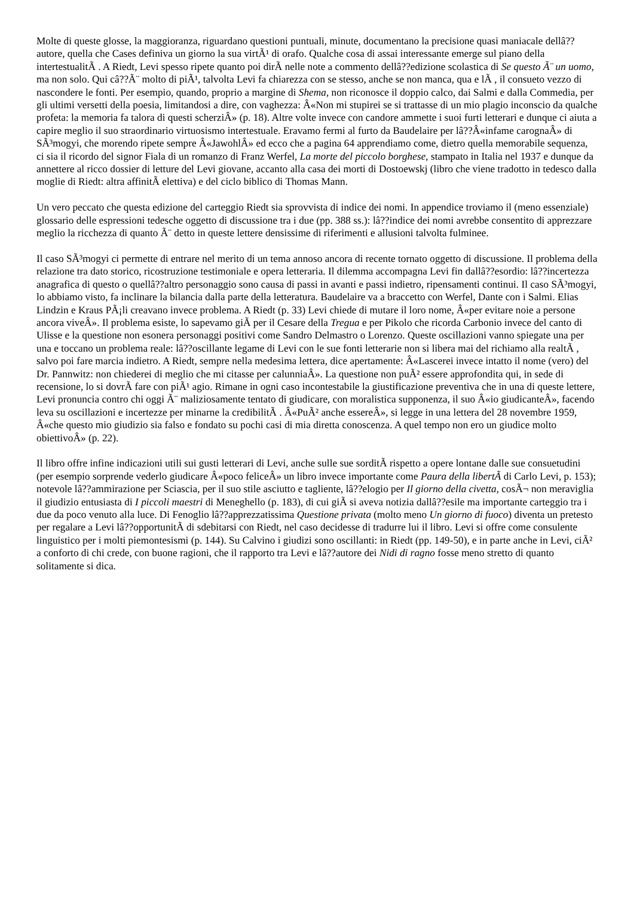Molte di queste glosse, la maggioranza, riguardano questioni puntuali, minute, documentano la precisione quasi maniacale dellâ??autore, quella che Cases definiva un giorno la sua virtÃ¹ di orafo. Qualche cosa di assai interessante emerge sul piano della intertestualitÃ . A Riedt, Levi spesso ripete quanto poi dirÃ nelle note a commento dellâ??edizione scolastica di Se questo Ã¨ un uomo, ma non solo. Qui câ??Ã¨ molto di piÃ¹, talvolta Levi fa chiarezza con se stesso, anche se non manca, qua e lÃ , il consueto vezzo di nascondere le fonti. Per esempio, quando, proprio a margine di Shema, non riconosce il doppio calco, dai Salmi e dalla Commedia, per gli ultimi versetti della poesia, limitandosi a dire, con vaghezza: Â«Non mi stupirei se si trattasse di un mio plagio inconscio da qualche profeta: la memoria fa talora di questi scherziÂ» (p. 18). Altre volte invece con candore ammette i suoi furti letterari e dunque ci aiuta a capire meglio il suo straordinario virtuosismo intertestuale. Eravamo fermi al furto da Baudelaire per lâ??Â«infame carognaÂ» di SÃ³mogyi, che morendo ripete sempre Â«JawohlÂ» ed ecco che a pagina 64 apprendiamo come, dietro quella memorabile sequenza, ci sia il ricordo del signor Fiala di un romanzo di Franz Werfel, La morte del piccolo borghese, stampato in Italia nel 1937 e dunque da annettere al ricco dossier di letture del Levi giovane, accanto alla casa dei morti di Dostoewskj (libro che viene tradotto in tedesco dalla moglie di Riedt: altra affinitÃ elettiva) e del ciclo biblico di Thomas Mann.
Un vero peccato che questa edizione del carteggio Riedt sia sprovvista di indice dei nomi. In appendice troviamo il (meno essenziale) glossario delle espressioni tedesche oggetto di discussione tra i due (pp. 388 ss.): lâ??indice dei nomi avrebbe consentito di apprezzare meglio la ricchezza di quanto Ã¨ detto in queste lettere densissime di riferimenti e allusioni talvolta fulminee.
Il caso SÃ³mogyi ci permette di entrare nel merito di un tema annoso ancora di recente tornato oggetto di discussione. Il problema della relazione tra dato storico, ricostruzione testimoniale e opera letteraria. Il dilemma accompagna Levi fin dallâ??esordio: lâ??incertezza anagrafica di questo o quellâ??altro personaggio sono causa di passi in avanti e passi indietro, ripensamenti continui. Il caso SÃ³mogyi, lo abbiamo visto, fa inclinare la bilancia dalla parte della letteratura. Baudelaire va a braccetto con Werfel, Dante con i Salmi. Elias Lindzin e Kraus PÃ¡li creavano invece problema. A Riedt (p. 33) Levi chiede di mutare il loro nome, Â«per evitare noie a persone ancora viveÂ». Il problema esiste, lo sapevamo giÃ per il Cesare della Tregua e per Pikolo che ricorda Carbonio invece del canto di Ulisse e la questione non esonera personaggi positivi come Sandro Delmastro o Lorenzo. Queste oscillazioni vanno spiegate una per una e toccano un problema reale: lâ??oscillante legame di Levi con le sue fonti letterarie non si libera mai del richiamo alla realtÃ , salvo poi fare marcia indietro. A Riedt, sempre nella medesima lettera, dice apertamente: Â«Lascerei invece intatto il nome (vero) del Dr. Pannwitz: non chiederei di meglio che mi citasse per calunniaÂ». La questione non puÃ² essere approfondita qui, in sede di recensione, lo si dovrÃ fare con piÃ¹ agio. Rimane in ogni caso incontestabile la giustificazione preventiva che in una di queste lettere, Levi pronuncia contro chi oggi Ã¨ maliziosamente tentato di giudicare, con moralistica supponenza, il suo Â«io giudicanteÂ», facendo leva su oscillazioni e incertezze per minarne la credibilitÃ . Â«PuÃ² anche essereÂ», si legge in una lettera del 28 novembre 1959, Â«che questo mio giudizio sia falso e fondato su pochi casi di mia diretta conoscenza. A quel tempo non ero un giudice molto obiettivoÂ» (p. 22).
Il libro offre infine indicazioni utili sui gusti letterari di Levi, anche sulle sue sorditÃ rispetto a opere lontane dalle sue consuetudini (per esempio sorprende vederlo giudicare Â«poco feliceÂ» un libro invece importante come Paura della libertÃ di Carlo Levi, p. 153); notevole lâ??ammirazione per Sciascia, per il suo stile asciutto e tagliente, lâ??elogio per Il giorno della civetta, cosÃ¬ non meraviglia il giudizio entusiasta di I piccoli maestri di Meneghello (p. 183), di cui giÃ si aveva notizia dallâ??esile ma importante carteggio tra i due da poco venuto alla luce. Di Fenoglio lâ??apprezzatissima Questione privata (molto meno Un giorno di fuoco) diventa un pretesto per regalare a Levi lâ??opportunitÃ di sdebitarsi con Riedt, nel caso decidesse di tradurre lui il libro. Levi si offre come consulente linguistico per i molti piemontesismi (p. 144). Su Calvino i giudizi sono oscillanti: in Riedt (pp. 149-50), e in parte anche in Levi, ciÃ² a conforto di chi crede, con buone ragioni, che il rapporto tra Levi e lâ??autore dei Nidi di ragno fosse meno stretto di quanto solitamente si dica.